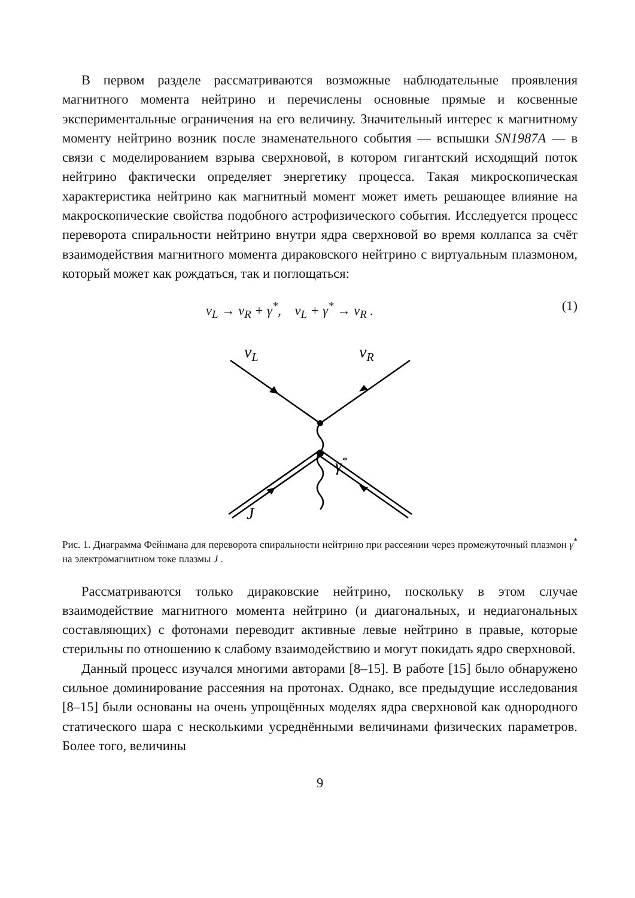В первом разделе рассматриваются возможные наблюдательные проявления магнитного момента нейтрино и перечислены основные прямые и косвенные экспериментальные ограничения на его величину. Значительный интерес к магнитному моменту нейтрино возник после знаменательного события — вспышки SN1987A — в связи с моделированием взрыва сверхновой, в котором гигантский исходящий поток нейтрино фактически определяет энергетику процесса. Такая микроскопическая характеристика нейтрино как магнитный момент может иметь решающее влияние на макроскопические свойства подобного астрофизического события. Исследуется процесс переворота спиральности нейтрино внутри ядра сверхновой во время коллапса за счёт взаимодействия магнитного момента дираковского нейтрино с виртуальным плазмоном, который может как рождаться, так и поглощаться:
ν<sub>L</sub> → ν<sub>R</sub> + γ<sup>*</sup>, ν<sub>L</sub> + γ<sup>*</sup> → ν<sub>R</sub> . (1)
νL
νR
γ*
J
Рис. 1. Диаграмма Фейнмана для переворота спиральности нейтрино при рассеянии через промежуточный плазмон γ<sup>*</sup> на электромагнитном токе плазмы J .
Рассматриваются только дираковские нейтрино, поскольку в этом случае взаимодействие магнитного момента нейтрино (и диагональных, и недиагональных составляющих) с фотонами переводит активные левые нейтрино в правые, которые стерильны по отношению к слабому взаимодействию и могут покидать ядро сверхновой.
Данный процесс изучался многими авторами [8–15]. В работе [15] было обнаружено сильное доминирование рассеяния на протонах. Однако, все предыдущие исследования [8–15] были основаны на очень упрощённых моделях ядра сверхновой как однородного статического шара с несколькими усреднёнными величинами физических параметров. Более того, величины
9